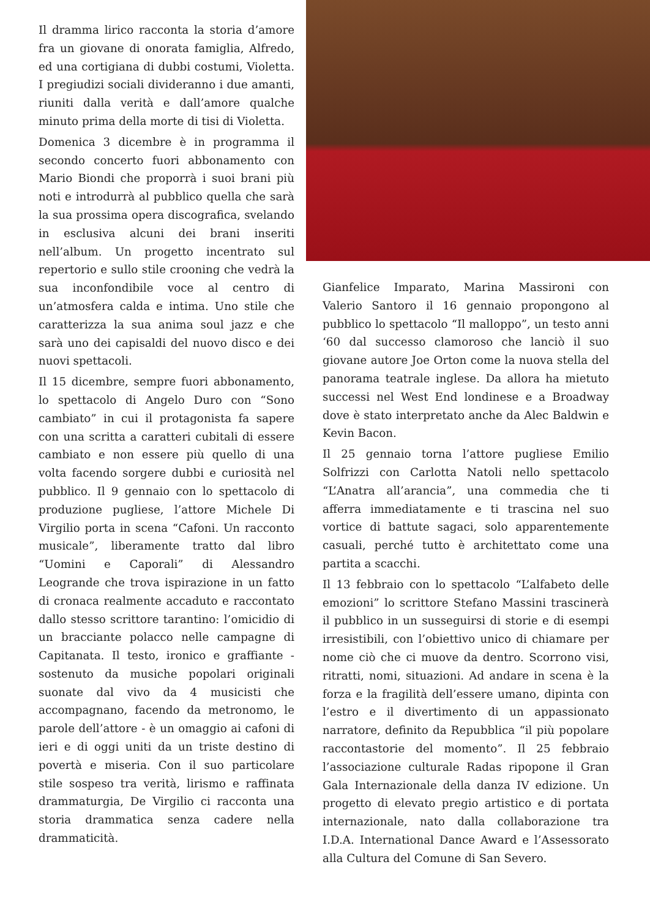Il dramma lirico racconta la storia d’amore fra un giovane di onorata famiglia, Alfredo, ed una cortigiana di dubbi costumi, Violetta. I pregiudizi sociali divideranno i due amanti, riuniti dalla verità e dall’amore qualche minuto prima della morte di tisi di Violetta.
Domenica 3 dicembre è in programma il secondo concerto fuori abbonamento con Mario Biondi che proporrà i suoi brani più noti e introdurrà al pubblico quella che sarà la sua prossima opera discografica, svelando in esclusiva alcuni dei brani inseriti nell’album. Un progetto incentrato sul repertorio e sullo stile crooning che vedrà la sua inconfondibile voce al centro di un’atmosfera calda e intima. Uno stile che caratterizza la sua anima soul jazz e che sarà uno dei capisaldi del nuovo disco e dei nuovi spettacoli.
Il 15 dicembre, sempre fuori abbonamento, lo spettacolo di Angelo Duro con “Sono cambiato” in cui il protagonista fa sapere con una scritta a caratteri cubitali di essere cambiato e non essere più quello di una volta facendo sorgere dubbi e curiosità nel pubblico. Il 9 gennaio con lo spettacolo di produzione pugliese, l’attore Michele Di Virgilio porta in scena “Cafoni. Un racconto musicale”, liberamente tratto dal libro “Uomini e Caporali” di Alessandro Leogrande che trova ispirazione in un fatto di cronaca realmente accaduto e raccontato dallo stesso scrittore tarantino: l’omicidio di un bracciante polacco nelle campagne di Capitanata. Il testo, ironico e graffiante - sostenuto da musiche popolari originali suonate dal vivo da 4 musicisti che accompagnano, facendo da metronomo, le parole dell’attore - è un omaggio ai cafoni di ieri e di oggi uniti da un triste destino di povertà e miseria. Con il suo particolare stile sospeso tra verità, lirismo e raffinata drammaturgia, De Virgilio ci racconta una storia drammatica senza cadere nella drammaticità.
Gianfelice Imparato, Marina Massironi con Valerio Santoro il 16 gennaio propongono al pubblico lo spettacolo “Il malloppo”, un testo anni ‘60 dal successo clamoroso che lanciò il suo giovane autore Joe Orton come la nuova stella del panorama teatrale inglese. Da allora ha mietuto successi nel West End londinese e a Broadway dove è stato interpretato anche da Alec Baldwin e Kevin Bacon.
Il 25 gennaio torna l’attore pugliese Emilio Solfrizzi con Carlotta Natoli nello spettacolo “L’Anatra all’arancia”, una commedia che ti afferra immediatamente e ti trascina nel suo vortice di battute sagaci, solo apparentemente casuali, perché tutto è architettato come una partita a scacchi.
Il 13 febbraio con lo spettacolo “L’alfabeto delle emozioni” lo scrittore Stefano Massini trascinerà il pubblico in un susseguirsi di storie e di esempi irresistibili, con l’obiettivo unico di chiamare per nome ciò che ci muove da dentro. Scorrono visi, ritratti, nomi, situazioni. Ad andare in scena è la forza e la fragilità dell’essere umano, dipinta con l’estro e il divertimento di un appassionato narratore, definito da Repubblica “il più popolare raccontastorie del momento”. Il 25 febbraio l’associazione culturale Radas ripopone il Gran Gala Internazionale della danza IV edizione. Un progetto di elevato pregio artistico e di portata internazionale, nato dalla collaborazione tra I.D.A. International Dance Award e l’Assessorato alla Cultura del Comune di San Severo.